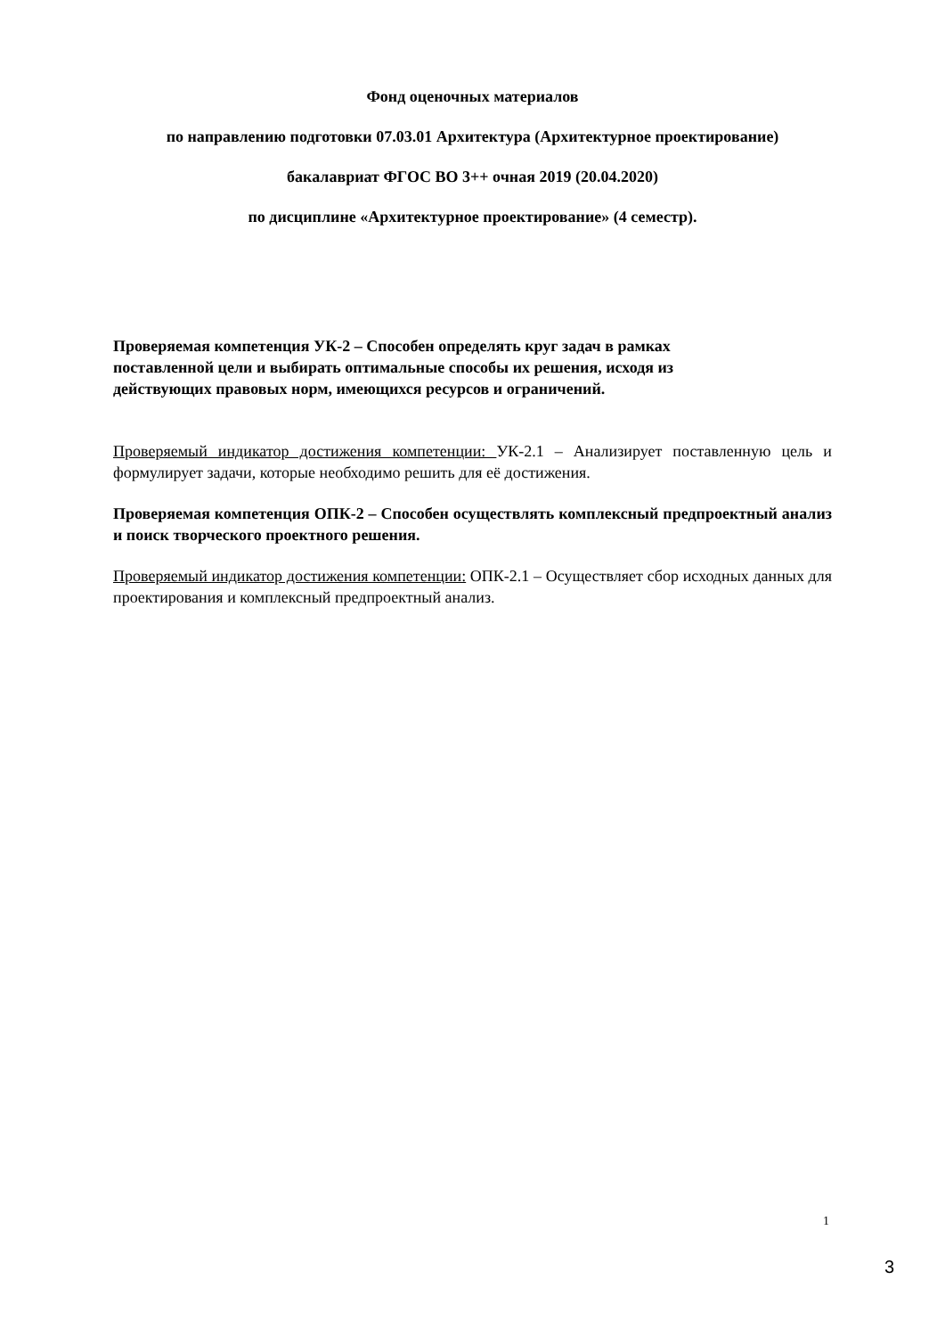Фонд оценочных материалов
по направлению подготовки 07.03.01 Архитектура (Архитектурное проектирование)
бакалавриат ФГОС ВО 3++ очная 2019 (20.04.2020)
по дисциплине «Архитектурное проектирование» (4 семестр).
Проверяемая компетенция УК-2 – Способен определять круг задач в рамках поставленной цели и выбирать оптимальные способы их решения, исходя из действующих правовых норм, имеющихся ресурсов и ограничений.
Проверяемый индикатор достижения компетенции: УК-2.1 – Анализирует поставленную цель и формулирует задачи, которые необходимо решить для её достижения.
Проверяемая компетенция ОПК-2 – Способен осуществлять комплексный предпроектный анализ и поиск творческого проектного решения.
Проверяемый индикатор достижения компетенции: ОПК-2.1 – Осуществляет сбор исходных данных для проектирования и комплексный предпроектный анализ.
1
3